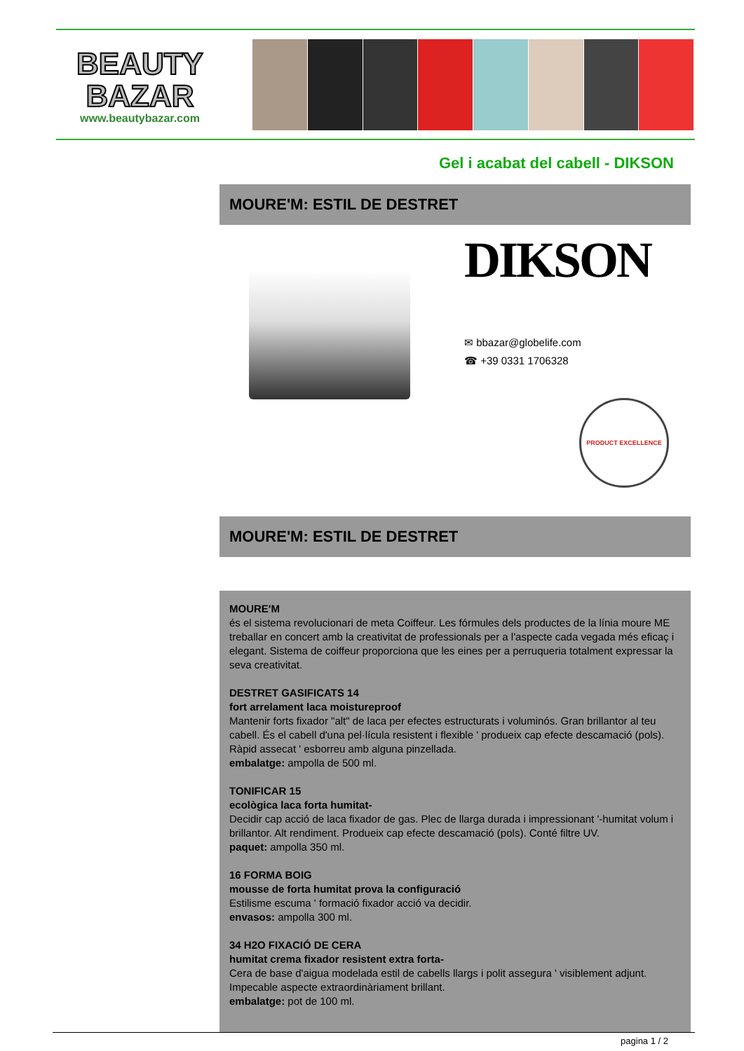BEAUTY
BAZAR
www.beautybazar.com
Gel i acabat del cabell - DIKSON
MOURE'M: ESTIL DE DESTRET
DIKSON
✉ bbazar@globelife.com
☎ +39 0331 1706328
PRODUCT EXCELLENCE
MOURE'M: ESTIL DE DESTRET
MOURE'M
és el sistema revolucionari de meta Coiffeur. Les fórmules dels productes de la línia moure ME treballar en concert amb la creativitat de professionals per a l'aspecte cada vegada més eficaç i elegant. Sistema de coiffeur proporciona que les eines per a perruqueria totalment expressar la seva creativitat.
DESTRET GASIFICATS 14
fort arrelament laca moistureproof
Mantenir forts fixador "alt" de laca per efectes estructurats i voluminós. Gran brillantor al teu cabell. És el cabell d'una pel·lícula resistent i flexible ' produeix cap efecte descamació (pols). Ràpid assecat ' esborreu amb alguna pinzellada.
embalatge: ampolla de 500 ml.
TONIFICAR 15
ecològica laca forta humitat-
Decidir cap acció de laca fixador de gas. Plec de llarga durada i impressionant '-humitat volum i brillantor. Alt rendiment. Produeix cap efecte descamació (pols). Conté filtre UV.
paquet: ampolla 350 ml.
16 FORMA BOIG
mousse de forta humitat prova la configuració
Estilisme escuma ' formació fixador acció va decidir.
envasos: ampolla 300 ml.
34 H2O FIXACIÓ DE CERA
humitat crema fixador resistent extra forta-
Cera de base d'aigua modelada estil de cabells llargs i polit assegura ' visiblement adjunt. Impecable aspecte extraordinàriament brillant.
embalatge: pot de 100 ml.
pagina 1 / 2